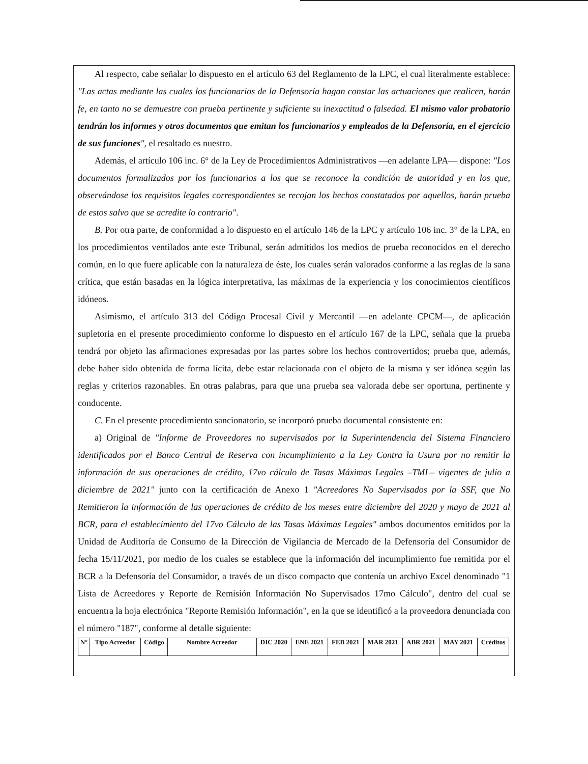Al respecto, cabe señalar lo dispuesto en el artículo 63 del Reglamento de la LPC, el cual literalmente establece: "Las actas mediante las cuales los funcionarios de la Defensoría hagan constar las actuaciones que realicen, harán fe, en tanto no se demuestre con prueba pertinente y suficiente su inexactitud o falsedad. El mismo valor probatorio tendrán los informes y otros documentos que emitan los funcionarios y empleados de la Defensoría, en el ejercicio de sus funciones", el resaltado es nuestro.
Además, el artículo 106 inc. 6° de la Ley de Procedimientos Administrativos —en adelante LPA— dispone: "Los documentos formalizados por los funcionarios a los que se reconoce la condición de autoridad y en los que, observándose los requisitos legales correspondientes se recojan los hechos constatados por aquellos, harán prueba de estos salvo que se acredite lo contrario".
B. Por otra parte, de conformidad a lo dispuesto en el artículo 146 de la LPC y artículo 106 inc. 3° de la LPA, en los procedimientos ventilados ante este Tribunal, serán admitidos los medios de prueba reconocidos en el derecho común, en lo que fuere aplicable con la naturaleza de éste, los cuales serán valorados conforme a las reglas de la sana crítica, que están basadas en la lógica interpretativa, las máximas de la experiencia y los conocimientos científicos idóneos.
Asimismo, el artículo 313 del Código Procesal Civil y Mercantil —en adelante CPCM—, de aplicación supletoria en el presente procedimiento conforme lo dispuesto en el artículo 167 de la LPC, señala que la prueba tendrá por objeto las afirmaciones expresadas por las partes sobre los hechos controvertidos; prueba que, además, debe haber sido obtenida de forma lícita, debe estar relacionada con el objeto de la misma y ser idónea según las reglas y criterios razonables. En otras palabras, para que una prueba sea valorada debe ser oportuna, pertinente y conducente.
C. En el presente procedimiento sancionatorio, se incorporó prueba documental consistente en:
a) Original de "Informe de Proveedores no supervisados por la Superintendencia del Sistema Financiero identificados por el Banco Central de Reserva con incumplimiento a la Ley Contra la Usura por no remitir la información de sus operaciones de crédito, 17vo cálculo de Tasas Máximas Legales –TML– vigentes de julio a diciembre de 2021" junto con la certificación de Anexo 1 "Acreedores No Supervisados por la SSF, que No Remitieron la información de las operaciones de crédito de los meses entre diciembre del 2020 y mayo de 2021 al BCR, para el establecimiento del 17vo Cálculo de las Tasas Máximas Legales" ambos documentos emitidos por la Unidad de Auditoría de Consumo de la Dirección de Vigilancia de Mercado de la Defensoría del Consumidor de fecha 15/11/2021, por medio de los cuales se establece que la información del incumplimiento fue remitida por el BCR a la Defensoría del Consumidor, a través de un disco compacto que contenía un archivo Excel denominado "1 Lista de Acreedores y Reporte de Remisión Información No Supervisados 17mo Cálculo", dentro del cual se encuentra la hoja electrónica "Reporte Remisión Información", en la que se identificó a la proveedora denunciada con el número "187", conforme al detalle siguiente:
| N° | Tipo Acreedor | Código | Nombre Acreedor | DIC 2020 | ENE 2021 | FEB 2021 | MAR 2021 | ABR 2021 | MAY 2021 | Créditos |
| --- | --- | --- | --- | --- | --- | --- | --- | --- | --- | --- |